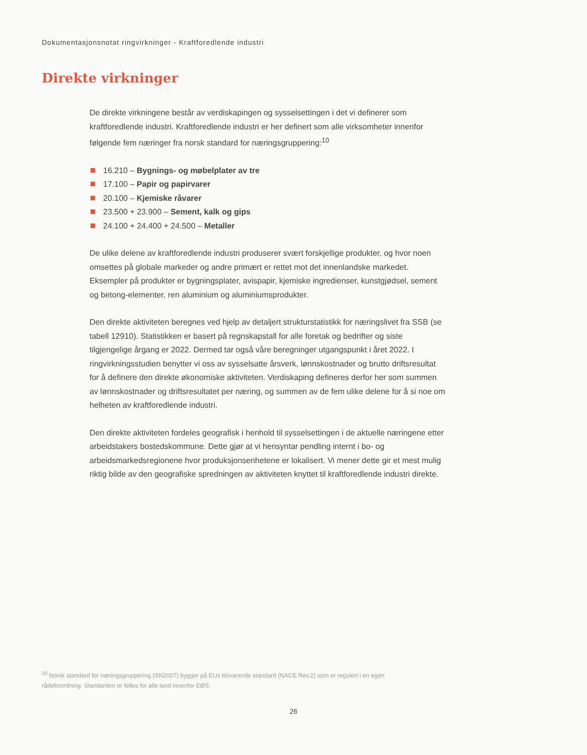Dokumentasjonsnotat ringvirkninger - Kraftforedlende industri
Direkte virkninger
De direkte virkningene består av verdiskapingen og sysselsettingen i det vi definerer som kraftforedlende industri. Kraftforedlende industri er her definert som alle virksomheter innenfor følgende fem næringer fra norsk standard for næringsgruppering:<sup>10</sup>
16.210 – Bygnings- og møbelplater av tre
17.100 – Papir og papirvarer
20.100 – Kjemiske råvarer
23.500 + 23.900 – Sement, kalk og gips
24.100 + 24.400 + 24.500 – Metaller
De ulike delene av kraftforedlende industri produserer svært forskjellige produkter, og hvor noen omsettes på globale markeder og andre primært er rettet mot det innenlandske markedet. Eksempler på produkter er bygningsplater, avispapir, kjemiske ingredienser, kunstgjødsel, sement og betong-elementer, ren aluminium og aluminiumsprodukter.
Den direkte aktiviteten beregnes ved hjelp av detaljert strukturstatistikk for næringslivet fra SSB (se tabell 12910). Statistikken er basert på regnskapstall for alle foretak og bedrifter og siste tilgjengelige årgang er 2022. Dermed tar også våre beregninger utgangspunkt i året 2022. I ringvirkningsstudien benytter vi oss av sysselsatte årsverk, lønnskostnader og brutto driftsresultat for å definere den direkte økonomiske aktiviteten. Verdiskaping defineres derfor her som summen av lønnskostnader og driftsresultatet per næring, og summen av de fem ulike delene for å si noe om helheten av kraftforedlende industri.
Den direkte aktiviteten fordeles geografisk i henhold til sysselsettingen i de aktuelle næringene etter arbeidstakers bostedskommune. Dette gjør at vi hensyntar pendling internt i bo- og arbeidsmarkedsregionene hvor produksjonsenhetene er lokalisert. Vi mener dette gir et mest mulig riktig bilde av den geografiske spredningen av aktiviteten knyttet til kraftforedlende industri direkte.
<sup>10</sup> Norsk standard for næringsgruppering (SN2007) bygger på EUs tilsvarende standard (NACE Rev.2) som er regulert i en egen rådsforordning. Standarden er felles for alle land innenfor EØS.
26